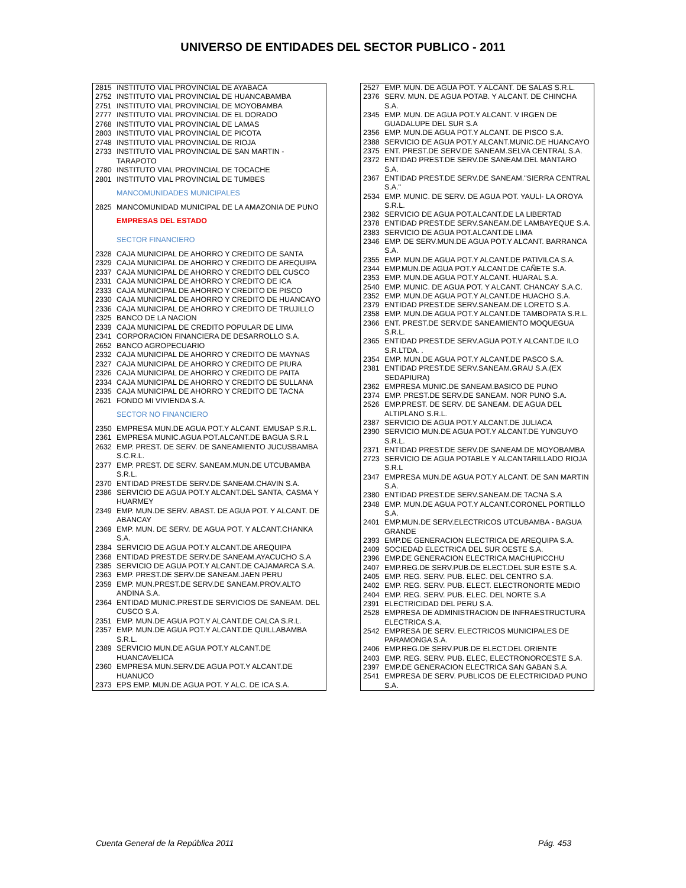UNIVERSO DE ENTIDADES DEL SECTOR PUBLICO - 2011
| 2815 | INSTITUTO VIAL PROVINCIAL DE AYABACA |
| 2752 | INSTITUTO VIAL PROVINCIAL DE HUANCABAMBA |
| 2751 | INSTITUTO VIAL PROVINCIAL DE MOYOBAMBA |
| 2777 | INSTITUTO VIAL PROVINCIAL DE EL DORADO |
| 2768 | INSTITUTO VIAL PROVINCIAL DE LAMAS |
| 2803 | INSTITUTO VIAL PROVINCIAL DE PICOTA |
| 2748 | INSTITUTO VIAL PROVINCIAL DE RIOJA |
| 2733 | INSTITUTO VIAL PROVINCIAL DE SAN MARTIN - TARAPOTO |
| 2780 | INSTITUTO VIAL PROVINCIAL DE TOCACHE |
| 2801 | INSTITUTO VIAL PROVINCIAL DE TUMBES |
| | MANCOMUNIDADES MUNICIPALES |
| 2825 | MANCOMUNIDAD MUNICIPAL DE LA AMAZONIA DE PUNO |
| | EMPRESAS DEL ESTADO |
| | SECTOR FINANCIERO |
| 2328 | CAJA MUNICIPAL DE AHORRO Y CREDITO DE SANTA |
| 2329 | CAJA MUNICIPAL DE AHORRO Y CREDITO DE AREQUIPA |
| 2337 | CAJA MUNICIPAL DE AHORRO Y CREDITO DEL CUSCO |
| 2331 | CAJA MUNICIPAL DE AHORRO Y CREDITO DE ICA |
| 2333 | CAJA MUNICIPAL DE AHORRO Y CREDITO DE PISCO |
| 2330 | CAJA MUNICIPAL DE AHORRO Y CREDITO DE HUANCAYO |
| 2336 | CAJA MUNICIPAL DE AHORRO Y CREDITO DE TRUJILLO |
| 2325 | BANCO DE LA NACION |
| 2339 | CAJA MUNICIPAL DE CREDITO POPULAR DE LIMA |
| 2341 | CORPORACION FINANCIERA DE DESARROLLO S.A. |
| 2652 | BANCO AGROPECUARIO |
| 2332 | CAJA MUNICIPAL DE AHORRO Y CREDITO DE MAYNAS |
| 2327 | CAJA MUNICIPAL DE AHORRO Y CREDITO DE PIURA |
| 2326 | CAJA MUNICIPAL DE AHORRO Y CREDITO DE PAITA |
| 2334 | CAJA MUNICIPAL DE AHORRO Y CREDITO DE SULLANA |
| 2335 | CAJA MUNICIPAL DE AHORRO Y CREDITO DE TACNA |
| 2621 | FONDO MI VIVIENDA S.A. |
| | SECTOR NO FINANCIERO |
| 2350 | EMPRESA MUN.DE AGUA POT.Y ALCANT. EMUSAP S.R.L. |
| 2361 | EMPRESA MUNIC.AGUA POT.ALCANT.DE BAGUA S.R.L |
| 2632 | EMP. PREST. DE SERV. DE SANEAMIENTO JUCUSBAMBA S.C.R.L. |
| 2377 | EMP. PREST. DE SERV. SANEAM.MUN.DE UTCUBAMBA S.R.L. |
| 2370 | ENTIDAD PREST.DE SERV.DE SANEAM.CHAVIN S.A. |
| 2386 | SERVICIO DE AGUA POT.Y ALCANT.DEL SANTA, CASMA Y HUARMEY |
| 2349 | EMP. MUN.DE SERV. ABAST. DE AGUA POT. Y ALCANT. DE ABANCAY |
| 2369 | EMP. MUN. DE SERV. DE AGUA POT. Y ALCANT.CHANKA S.A. |
| 2384 | SERVICIO DE AGUA POT.Y ALCANT.DE AREQUIPA |
| 2368 | ENTIDAD PREST.DE SERV.DE SANEAM.AYACUCHO S.A |
| 2385 | SERVICIO DE AGUA POT.Y ALCANT.DE CAJAMARCA S.A. |
| 2363 | EMP. PREST.DE SERV.DE SANEAM.JAEN PERU |
| 2359 | EMP. MUN.PREST.DE SERV.DE SANEAM.PROV.ALTO ANDINA S.A. |
| 2364 | ENTIDAD MUNIC.PREST.DE SERVICIOS DE SANEAM. DEL CUSCO S.A. |
| 2351 | EMP. MUN.DE AGUA POT.Y ALCANT.DE CALCA S.R.L. |
| 2357 | EMP. MUN.DE AGUA POT.Y ALCANT.DE QUILLABAMBA S.R.L. |
| 2389 | SERVICIO MUN.DE AGUA POT.Y ALCANT.DE HUANCAVELICA |
| 2360 | EMPRESA MUN.SERV.DE AGUA POT.Y ALCANT.DE HUANUCO |
| 2373 | EPS EMP. MUN.DE AGUA POT. Y ALC. DE ICA S.A. |
| 2527 | EMP. MUN. DE AGUA POT. Y ALCANT. DE SALAS S.R.L. |
| 2376 | SERV. MUN. DE AGUA POTAB. Y ALCANT. DE CHINCHA S.A. |
| 2345 | EMP. MUN. DE AGUA POT.Y ALCANT. V IRGEN DE GUADALUPE DEL SUR S.A |
| 2356 | EMP. MUN.DE AGUA POT.Y ALCANT. DE PISCO S.A. |
| 2388 | SERVICIO DE AGUA POT.Y ALCANT.MUNIC.DE HUANCAYO |
| 2375 | ENT. PREST.DE SERV.DE SANEAM.SELVA CENTRAL S.A. |
| 2372 | ENTIDAD PREST.DE SERV.DE SANEAM.DEL MANTARO S.A. |
| 2367 | ENTIDAD PREST.DE SERV.DE SANEAM."SIERRA CENTRAL S.A." |
| 2534 | EMP. MUNIC. DE SERV. DE AGUA POT. YAULI- LA OROYA S.R.L. |
| 2382 | SERVICIO DE AGUA POT.ALCANT.DE LA LIBERTAD |
| 2378 | ENTIDAD PREST.DE SERV.SANEAM.DE LAMBAYEQUE S.A. |
| 2383 | SERVICIO DE AGUA POT.ALCANT.DE LIMA |
| 2346 | EMP. DE SERV.MUN.DE AGUA POT.Y ALCANT. BARRANCA S.A. |
| 2355 | EMP. MUN.DE AGUA POT.Y ALCANT.DE PATIVILCA S.A. |
| 2344 | EMP.MUN.DE AGUA POT.Y ALCANT.DE CAÑETE S.A. |
| 2353 | EMP. MUN.DE AGUA POT.Y ALCANT. HUARAL S.A. |
| 2540 | EMP. MUNIC. DE AGUA POT. Y ALCANT. CHANCAY S.A.C. |
| 2352 | EMP. MUN.DE AGUA POT.Y ALCANT.DE HUACHO S.A. |
| 2379 | ENTIDAD PREST.DE SERV.SANEAM.DE LORETO S.A. |
| 2358 | EMP. MUN.DE AGUA POT.Y ALCANT.DE TAMBOPATA S.R.L. |
| 2366 | ENT. PREST.DE SERV.DE SANEAMIENTO MOQUEGUA S.R.L. |
| 2365 | ENTIDAD PREST.DE SERV.AGUA POT.Y ALCANT.DE ILO S.R.LTDA. . |
| 2354 | EMP. MUN.DE AGUA POT.Y ALCANT.DE PASCO S.A. |
| 2381 | ENTIDAD PREST.DE SERV.SANEAM.GRAU S.A.(EX SEDAPIURA) |
| 2362 | EMPRESA MUNIC.DE SANEAM.BASICO DE PUNO |
| 2374 | EMP. PREST.DE SERV.DE SANEAM. NOR PUNO S.A. |
| 2526 | EMP.PREST. DE SERV. DE SANEAM. DE AGUA DEL ALTIPLANO S.R.L. |
| 2387 | SERVICIO DE AGUA POT.Y ALCANT.DE JULIACA |
| 2390 | SERVICIO MUN.DE AGUA POT.Y ALCANT.DE YUNGUYO S.R.L. |
| 2371 | ENTIDAD PREST.DE SERV.DE SANEAM.DE MOYOBAMBA |
| 2723 | SERVICIO DE AGUA POTABLE Y ALCANTARILLADO RIOJA S.R.L |
| 2347 | EMPRESA MUN.DE AGUA POT.Y ALCANT. DE SAN MARTIN S.A. |
| 2380 | ENTIDAD PREST.DE SERV.SANEAM.DE TACNA S.A |
| 2348 | EMP. MUN.DE AGUA POT.Y ALCANT.CORONEL PORTILLO S.A. |
| 2401 | EMP.MUN.DE SERV.ELECTRICOS UTCUBAMBA - BAGUA GRANDE |
| 2393 | EMP.DE GENERACION ELECTRICA DE AREQUIPA S.A. |
| 2409 | SOCIEDAD ELECTRICA DEL SUR OESTE S.A. |
| 2396 | EMP.DE GENERACION ELECTRICA MACHUPICCHU |
| 2407 | EMP.REG.DE SERV.PUB.DE ELECT.DEL SUR ESTE S.A. |
| 2405 | EMP. REG. SERV. PUB. ELEC. DEL CENTRO S.A. |
| 2402 | EMP. REG. SERV. PUB. ELECT. ELECTRONORTE MEDIO |
| 2404 | EMP. REG. SERV. PUB. ELEC. DEL NORTE S.A |
| 2391 | ELECTRICIDAD DEL PERU S.A. |
| 2528 | EMPRESA DE ADMINISTRACION DE INFRAESTRUCTURA ELECTRICA S.A. |
| 2542 | EMPRESA DE SERV. ELECTRICOS MUNICIPALES DE PARAMONGA S.A. |
| 2406 | EMP.REG.DE SERV.PUB.DE ELECT.DEL ORIENTE |
| 2403 | EMP. REG. SERV. PUB. ELEC, ELECTRONOROESTE S.A. |
| 2397 | EMP.DE GENERACION ELECTRICA SAN GABAN S.A. |
| 2541 | EMPRESA DE SERV. PUBLICOS DE ELECTRICIDAD PUNO S.A. |
Cuenta General de la República 2011 Pág. 453